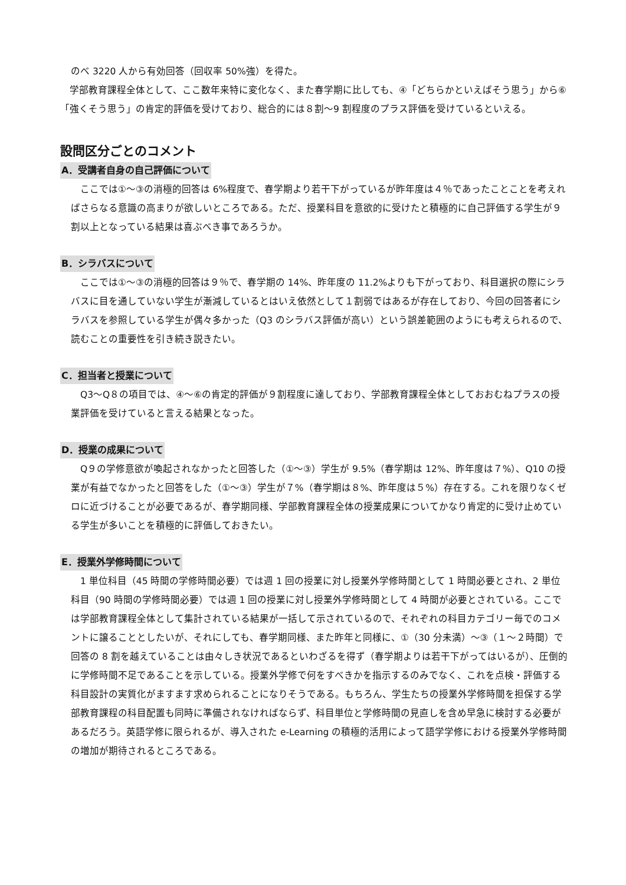のべ 3220 人から有効回答（回収率 50%強）を得た。
　学部教育課程全体として、ここ数年来特に変化なく、また春学期に比しても、④「どちらかといえばそう思う」から⑥「強くそう思う」の肯定的評価を受けており、総合的には８割〜9 割程度のプラス評価を受けているといえる。
設問区分ごとのコメント
A．受講者自身の自己評価について
　ここでは①〜③の消極的回答は 6%程度で、春学期より若干下がっているが昨年度は４％であったことことを考えればさらなる意識の高まりが欲しいところである。ただ、授業科目を意欲的に受けたと積極的に自己評価する学生が９割以上となっている結果は喜ぶべき事であろうか。
B．シラバスについて
　ここでは①〜③の消極的回答は９％で、春学期の 14%、昨年度の 11.2%よりも下がっており、科目選択の際にシラバスに目を通していない学生が漸減しているとはいえ依然として１割弱ではあるが存在しており、今回の回答者にシラバスを参照している学生が偶々多かった（Q3 のシラバス評価が高い）という誤差範囲のようにも考えられるので、読むことの重要性を引き続き説きたい。
C．担当者と授業について
　Q3〜Q８の項目では、④〜⑥の肯定的評価が９割程度に達しており、学部教育課程全体としておおむねプラスの授業評価を受けていると言える結果となった。
D．授業の成果について
　Q９の学修意欲が喚起されなかったと回答した（①〜③）学生が 9.5%（春学期は 12%、昨年度は７%）、Q10 の授業が有益でなかったと回答をした（①〜③）学生が７%（春学期は８%、昨年度は５%）存在する。これを限りなくゼロに近づけることが必要であるが、春学期同様、学部教育課程全体の授業成果についてかなり肯定的に受け止めている学生が多いことを積極的に評価しておきたい。
E．授業外学修時間について
　1 単位科目（45 時間の学修時間必要）では週 1 回の授業に対し授業外学修時間として 1 時間必要とされ、2 単位科目（90 時間の学修時間必要）では週 1 回の授業に対し授業外学修時間として 4 時間が必要とされている。ここでは学部教育課程全体として集計されている結果が一括して示されているので、それぞれの科目カテゴリー毎でのコメントに譲ることとしたいが、それにしても、春学期同様、また昨年と同様に、①（30 分未満）〜③（１〜２時間）で回答の 8 割を越えていることは由々しき状況であるといわざるを得ず（春学期よりは若干下がってはいるが）、圧倒的に学修時間不足であることを示している。授業外学修で何をすべきかを指示するのみでなく、これを点検・評価する科目設計の実質化がますます求められることになりそうである。もちろん、学生たちの授業外学修時間を担保する学部教育課程の科目配置も同時に準備されなければならず、科目単位と学修時間の見直しを含め早急に検討する必要があるだろう。英語学修に限られるが、導入された e-Learning の積極的活用によって語学学修における授業外学修時間の増加が期待されるところである。